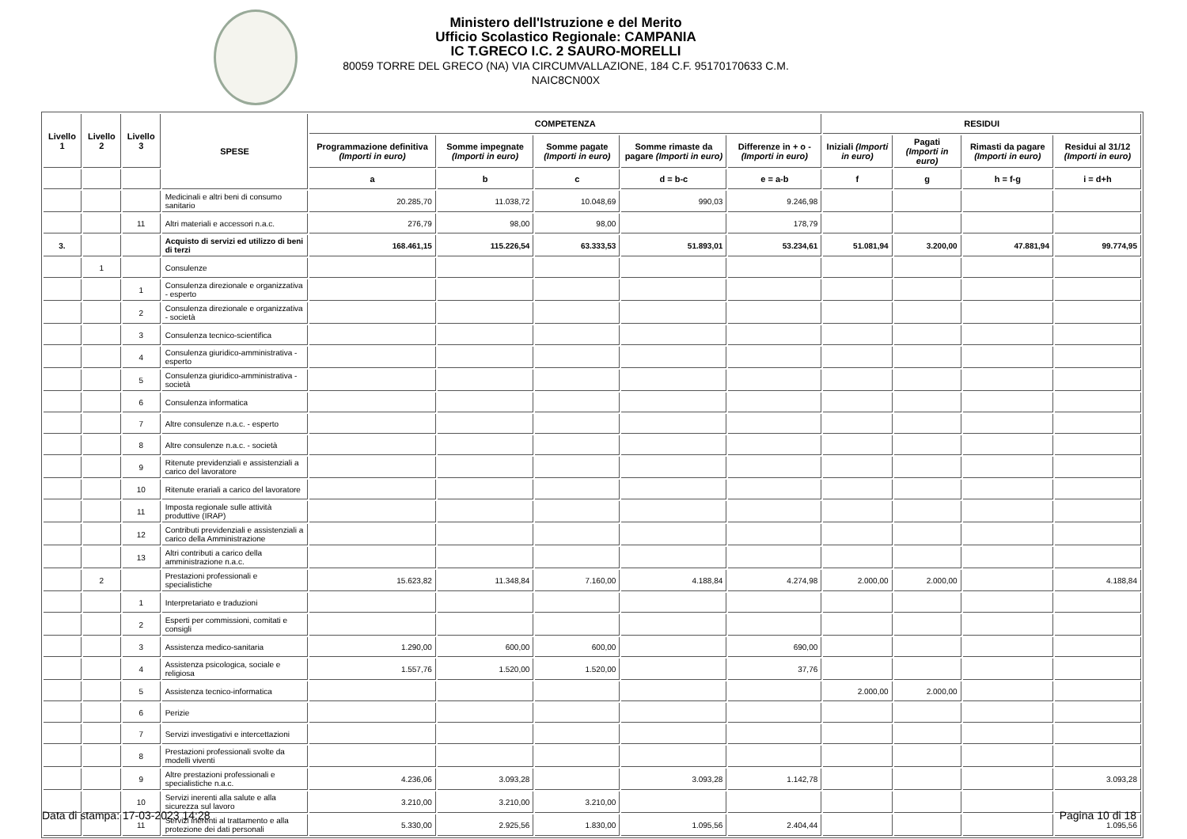Ministero dell'Istruzione e del Merito
Ufficio Scolastico Regionale: CAMPANIA
IC T.GRECO I.C. 2 SAURO-MORELLI
80059 TORRE DEL GRECO (NA) VIA CIRCUMVALLAZIONE, 184 C.F. 95170170633 C.M. NAIC8CN00X
| Livello 1 | Livello 2 | Livello 3 | SPESE | COMPETENZA | | | | | RESIDUI | | | |
| --- | --- | --- | --- | --- | --- | --- | --- | --- | --- | --- | --- | --- |
| | | | | Programmazione definitiva (Importi in euro) | Somme impegnate (Importi in euro) | Somme pagate (Importi in euro) | Somme rimaste da pagare (Importi in euro) | Differenze in + o - (Importi in euro) | Iniziali (Importi in euro) | Pagati (Importi in euro) | Rimasti da pagare (Importi in euro) | Residui al 31/12 (Importi in euro) |
| | | | | a | b | c | d = b-c | e = a-b | f | g | h = f-g | i = d+h |
| | | | Medicinali e altri beni di consumo sanitario | 20.285,70 | 11.038,72 | 10.048,69 | 990,03 | 9.246,98 | | | | |
| | | 11 | Altri materiali e accessori n.a.c. | 276,79 | 98,00 | 98,00 | | 178,79 | | | | |
| 3. | | | Acquisto di servizi ed utilizzo di beni di terzi | 168.461,15 | 115.226,54 | 63.333,53 | 51.893,01 | 53.234,61 | 51.081,94 | 3.200,00 | 47.881,94 | 99.774,95 |
| | 1 | | Consulenze | | | | | | | | | |
| | | 1 | Consulenza direzionale e organizzativa - esperto | | | | | | | | | |
| | | 2 | Consulenza direzionale e organizzativa - società | | | | | | | | | |
| | | 3 | Consulenza tecnico-scientifica | | | | | | | | | |
| | | 4 | Consulenza giuridico-amministrativa - esperto | | | | | | | | | |
| | | 5 | Consulenza giuridico-amministrativa - società | | | | | | | | | |
| | | 6 | Consulenza informatica | | | | | | | | | |
| | | 7 | Altre consulenze n.a.c. - esperto | | | | | | | | | |
| | | 8 | Altre consulenze n.a.c. - società | | | | | | | | | |
| | | 9 | Ritenute previdenziali e assistenziali a carico del lavoratore | | | | | | | | | |
| | | 10 | Ritenute erariali a carico del lavoratore | | | | | | | | | |
| | | 11 | Imposta regionale sulle attività produttive (IRAP) | | | | | | | | | |
| | | 12 | Contributi previdenziali e assistenziali a carico della Amministrazione | | | | | | | | | |
| | | 13 | Altri contributi a carico della amministrazione n.a.c. | | | | | | | | | |
| | 2 | | Prestazioni professionali e specialistiche | 15.623,82 | 11.348,84 | 7.160,00 | 4.188,84 | 4.274,98 | 2.000,00 | 2.000,00 | | 4.188,84 |
| | | 1 | Interpretariato e traduzioni | | | | | | | | | |
| | | 2 | Esperti per commissioni, comitati e consigli | | | | | | | | | |
| | | 3 | Assistenza medico-sanitaria | 1.290,00 | 600,00 | 600,00 | | 690,00 | | | | |
| | | 4 | Assistenza psicologica, sociale e religiosa | 1.557,76 | 1.520,00 | 1.520,00 | | 37,76 | | | | |
| | | 5 | Assistenza tecnico-informatica | | | | | | 2.000,00 | 2.000,00 | | |
| | | 6 | Perizie | | | | | | | | | |
| | | 7 | Servizi investigativi e intercettazioni | | | | | | | | | |
| | | 8 | Prestazioni professionali svolte da modelli viventi | | | | | | | | | |
| | | 9 | Altre prestazioni professionali e specialistiche n.a.c. | 4.236,06 | 3.093,28 | | 3.093,28 | 1.142,78 | | | | 3.093,28 |
| | | 10 | Servizi inerenti alla salute e alla sicurezza sul lavoro | 3.210,00 | 3.210,00 | 3.210,00 | | | | | | |
| | | 11 | Servizi inerenti al trattamento e alla protezione dei dati personali | 5.330,00 | 2.925,56 | 1.830,00 | 1.095,56 | 2.404,44 | | | | 1.095,56 |
Data di stampa: 17-03-2023 14:28
Pagina 10 di 18